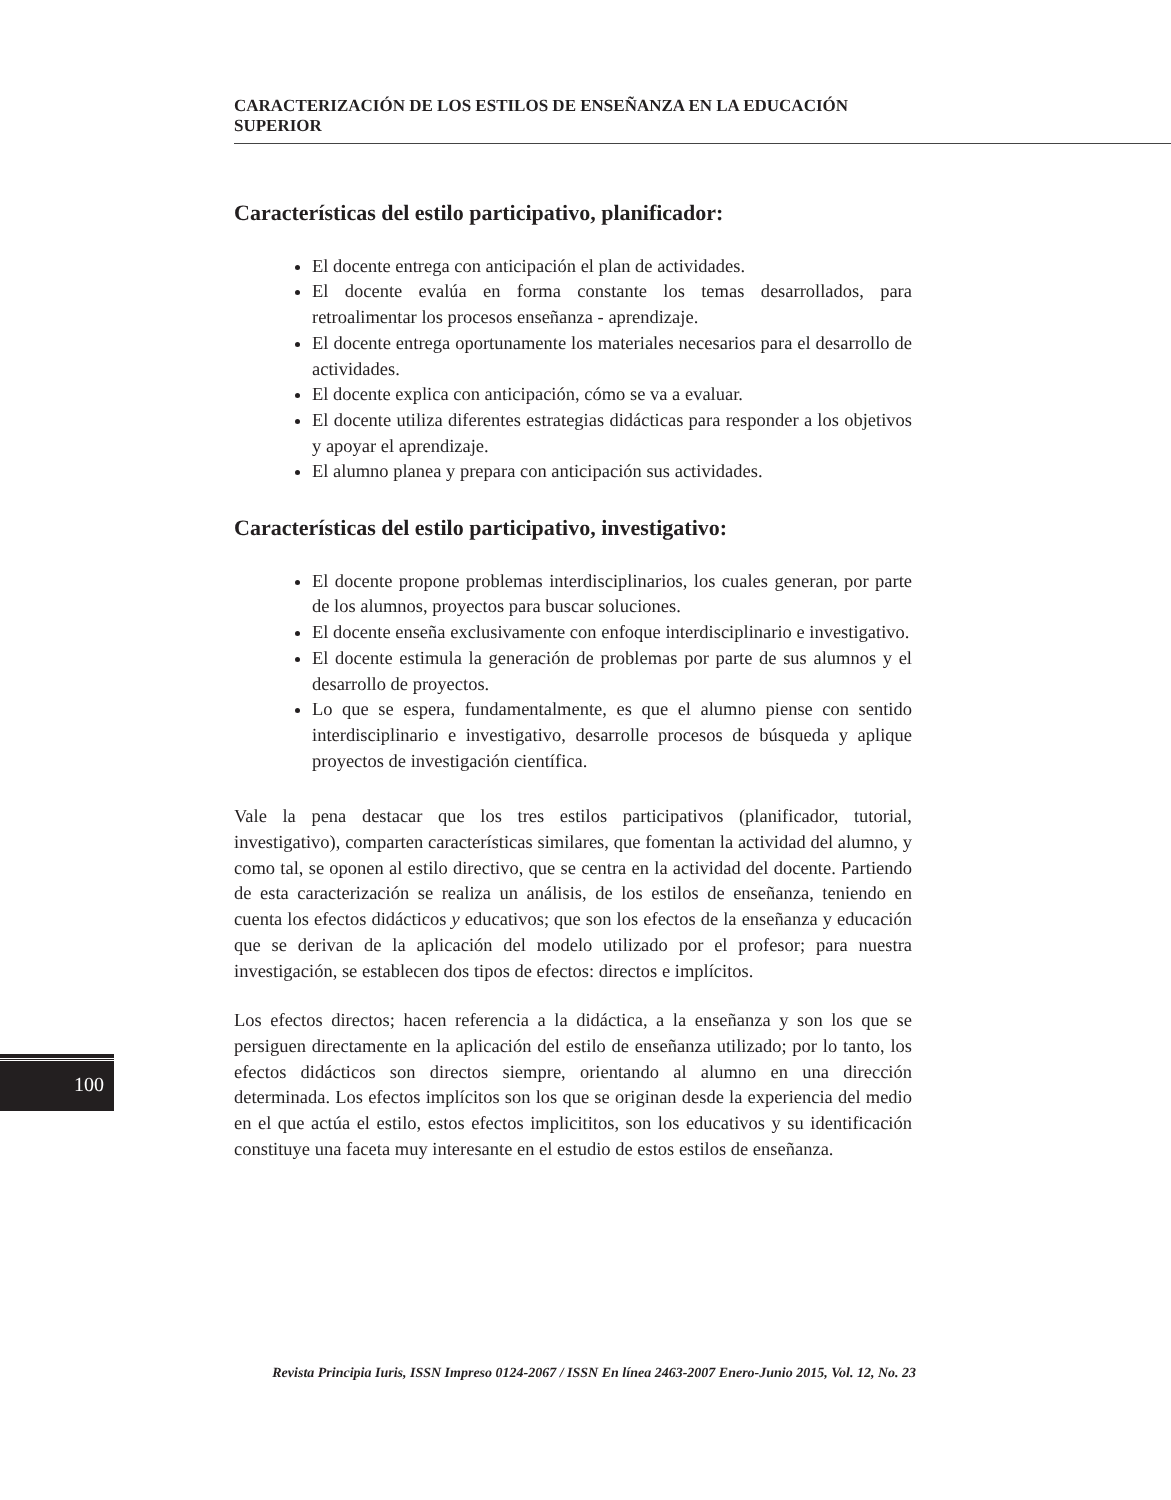CARACTERIZACIÓN DE LOS ESTILOS DE ENSEÑANZA EN LA EDUCACIÓN SUPERIOR
Características del estilo participativo, planificador:
El docente entrega con anticipación el plan de actividades.
El docente evalúa en forma constante los temas desarrollados, para retroalimentar los procesos enseñanza - aprendizaje.
El docente entrega oportunamente los materiales necesarios para el desarrollo de actividades.
El docente explica con anticipación, cómo se va a evaluar.
El docente utiliza diferentes estrategias didácticas para responder a los objetivos y apoyar el aprendizaje.
El alumno planea y prepara con anticipación sus actividades.
Características del estilo participativo, investigativo:
El docente propone problemas interdisciplinarios, los cuales generan, por parte de los alumnos, proyectos para buscar soluciones.
El docente enseña exclusivamente con enfoque interdisciplinario e investigativo.
El docente estimula la generación de problemas por parte de sus alumnos y el desarrollo de proyectos.
Lo que se espera, fundamentalmente, es que el alumno piense con sentido interdisciplinario e investigativo, desarrolle procesos de búsqueda y aplique proyectos de investigación científica.
Vale la pena destacar que los tres estilos participativos (planificador, tutorial, investigativo), comparten características similares, que fomentan la actividad del alumno, y como tal, se oponen al estilo directivo, que se centra en la actividad del docente. Partiendo de esta caracterización se realiza un análisis, de los estilos de enseñanza, teniendo en cuenta los efectos didácticos y educativos; que son los efectos de la enseñanza y educación que se derivan de la aplicación del modelo utilizado por el profesor; para nuestra investigación, se establecen dos tipos de efectos: directos e implícitos.
Los efectos directos; hacen referencia a la didáctica, a la enseñanza y son los que se persiguen directamente en la aplicación del estilo de enseñanza utilizado; por lo tanto, los efectos didácticos son directos siempre, orientando al alumno en una dirección determinada. Los efectos implícitos son los que se originan desde la experiencia del medio en el que actúa el estilo, estos efectos implicititos, son los educativos y su identificación constituye una faceta muy interesante en el estudio de estos estilos de enseñanza.
100
Revista Principia Iuris, ISSN Impreso 0124-2067 / ISSN En línea 2463-2007 Enero-Junio 2015, Vol. 12, No. 23